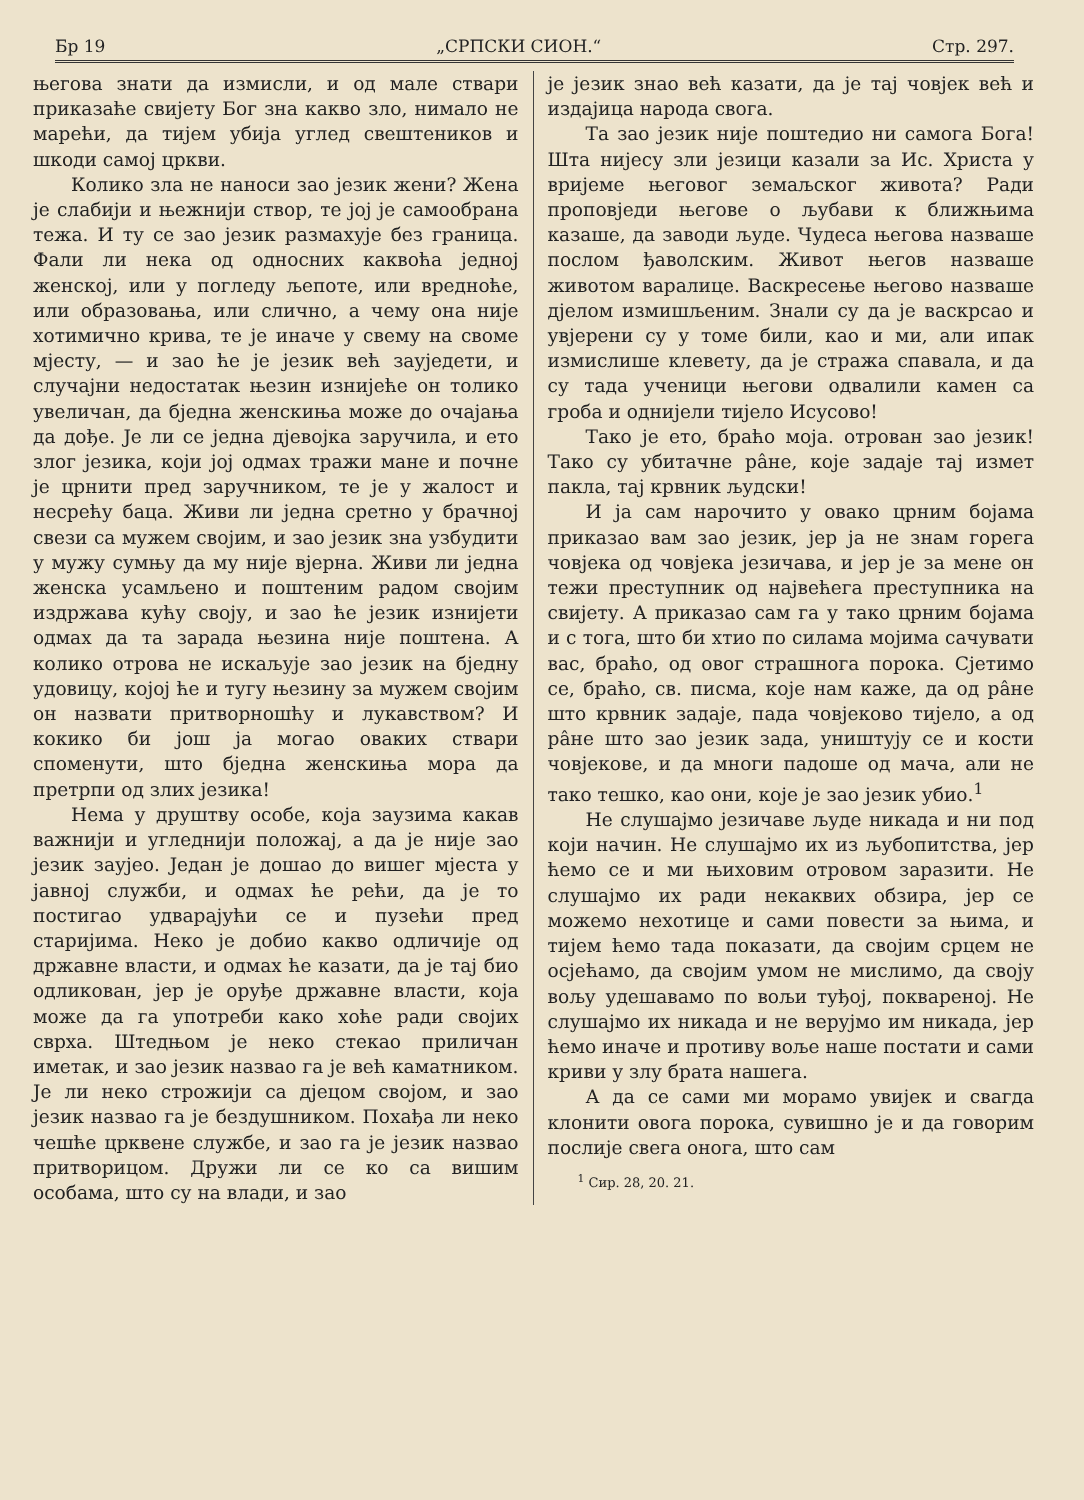Бр 19 „СРПСКИ СИОН.“Стр. 297.
његова знати да измисли, и од мале ствари приказаће свијету Бог зна какво зло, нимало не марећи, да тијем убија углед свештеников и шкоди самој цркви.
Колико зла не наноси зао језик жени? Жена је слабији и њежнији створ, те јој је самообрана тежа. И ту се зао језик размахује без граница. Фали ли нека од односних каквоћа једној женској, или у погледу љепоте, или вредноће, или образовања, или слично, а чему она није хотимично крива, те је иначе у свему на своме мјесту, — и зао ће је језик већ зауједети, и случајни недостатак њезин изнијеће он толико увеличан, да бједна женскиња може до очајања да дође. Је ли се једна дјевојка заручила, и ето злог језика, који јој одмах тражи мане и почне је црнити пред заручником, те је у жалост и несрећу баца. Живи ли једна сретно у брачној свези са мужем својим, и зао језик зна узбудити у мужу сумњу да му није вјерна. Живи ли једна женска усамљено и поштеним радом својим издржава кућу своју, и зао ће језик изнијети одмах да та зарада њезина није поштена. А колико отрова не искаљује зао језик на бједну удовицу, којој ће и тугу њезину за мужем својим он назвати притворношћу и лукавством? И кокико би још ја могао оваких ствари споменути, што бједна женскиња мора да претрпи од злих језика!
Нема у друштву особе, која заузима какав важнији и угледнији положај, а да је није зао језик заујео. Један је дошао до вишег мјеста у јавној служби, и одмах ће рећи, да је то постигао удварајући се и пузећи пред старијима. Неко је добио какво одличије од државне власти, и одмах ће казати, да је тај био одликован, јер је оруђе државне власти, која може да га употреби како хоће ради својих сврха. Штедњом је неко стекао приличан иметак, и зао језик назвао га је већ каматником. Је ли неко строжији са дјецом својом, и зао језик назвао га је бездушником. Похађа ли неко чешће црквене службе, и зао га је језик назвао притворицом. Дружи ли се ко са вишим особама, што су на влади, и зао
је језик знао већ казати, да је тај човјек већ и издајица народа свога.
Та зао језик није поштедио ни самога Бога! Шта нијесу зли језици казали за Ис. Христа у вријеме његовог земаљског живота? Ради проповједи његове о љубави к ближњима казаше, да заводи људе. Чудеса његова назваше послом ђаволским. Живот његов назваше животом варалице. Васкресење његово назваше дјелом измишљеним. Знали су да је васкрсао и увјерени су у томе били, као и ми, али ипак измислише клевету, да је стража спавала, и да су тада ученици његови одвалили камен са гроба и однијели тијело Исусово!
Тако је ето, браћо моја. отрован зао језик! Тако су убитачне ра̂не, које задаје тај измет пакла, тај крвник људски!
И ја сам нарочито у овако црним бојама приказао вам зао језик, јер ја не знам горега човјека од човјека језичава, и јер је за мене он тежи преступник од највећега преступника на свијету. А приказао сам га у тако црним бојама и с тога, што би хтио по силама мојима сачувати вас, браћо, од овог страшнога порока. Сјетимо се, браћо, св. писма, које нам каже, да од ра̂не што крвник задаје, пада човјеково тијело, а од ра̂не што зао језик зада, уништују се и кости човјекове, и да многи падоше од мача, али не тако тешко, као они, које је зао језик убио.<sup>1</sup>
Не слушајмо језичаве људе никада и ни под који начин. Не слушајмо их из љубопитства, јер ћемо се и ми њиховим отровом заразити. Не слушајмо их ради некаквих обзира, јер се можемо нехотице и сами повести за њима, и тијем ћемо тада показати, да својим срцем не осјећамо, да својим умом не мислимо, да своју вољу удешавамо по вољи туђој, поквареној. Не слушајмо их никада и не верујмо им никада, јер ћемо иначе и противу воље наше постати и сами криви у злу брата нашега.
А да се сами ми морамо увијек и свагда клонити овога порока, сувишно је и да говорим послије свега онога, што сам
<sup>1</sup> Сир. 28, 20. 21.